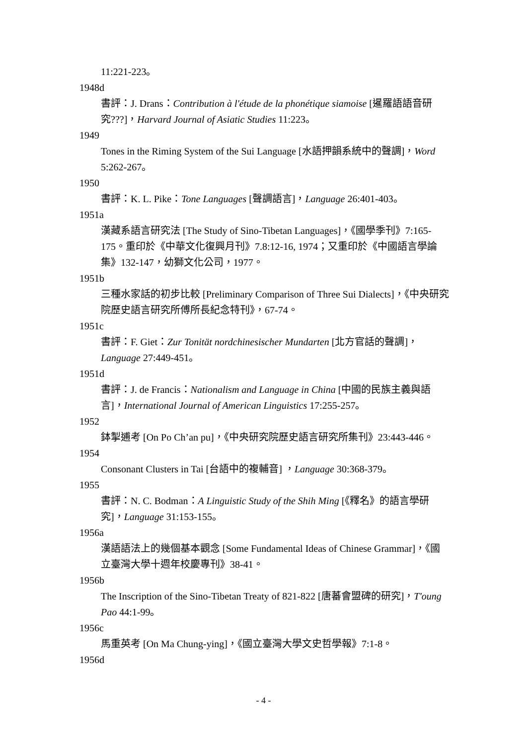11:221-223。
1948d
書評：J. Drans：Contribution à l'étude de la phonétique siamoise [暹羅語語音研究???]，Harvard Journal of Asiatic Studies 11:223。
1949
Tones in the Riming System of the Sui Language [水語押韻系統中的聲調]，Word 5:262-267。
1950
書評：K. L. Pike：Tone Languages [聲調語言]，Language 26:401-403。
1951a
漢藏系語言研究法 [The Study of Sino-Tibetan Languages]，《國學季刊》7:165-175。重印於《中華文化復興月刊》7.8:12-16, 1974；又重印於《中國語言學論集》132-147，幼獅文化公司，1977。
1951b
三種水家話的初步比較 [Preliminary Comparison of Three Sui Dialects]，《中央研究院歷史語言研究所傅所長紀念特刊》，67-74。
1951c
書評：F. Giet：Zur Tonität nordchinesischer Mundarten [北方官話的聲調]，Language 27:449-451。
1951d
書評：J. de Francis：Nationalism and Language in China [中國的民族主義與語言]，International Journal of American Linguistics 17:255-257。
1952
鉢掣逋考 [On Po Ch’an pu]，《中央研究院歷史語言研究所集刊》23:443-446。
1954
Consonant Clusters in Tai [台語中的複輔音] ，Language 30:368-379。
1955
書評：N. C. Bodman：A Linguistic Study of the Shih Ming [《釋名》的語言學研究]，Language 31:153-155。
1956a
漢語語法上的幾個基本觀念 [Some Fundamental Ideas of Chinese Grammar]，《國立臺灣大學十週年校慶專刊》38-41。
1956b
The Inscription of the Sino-Tibetan Treaty of 821-822 [唐蕃會盟碑的研究]，T'oung Pao 44:1-99。
1956c
馬重英考 [On Ma Chung-ying]，《國立臺灣大學文史哲學報》7:1-8。
1956d
- 4 -